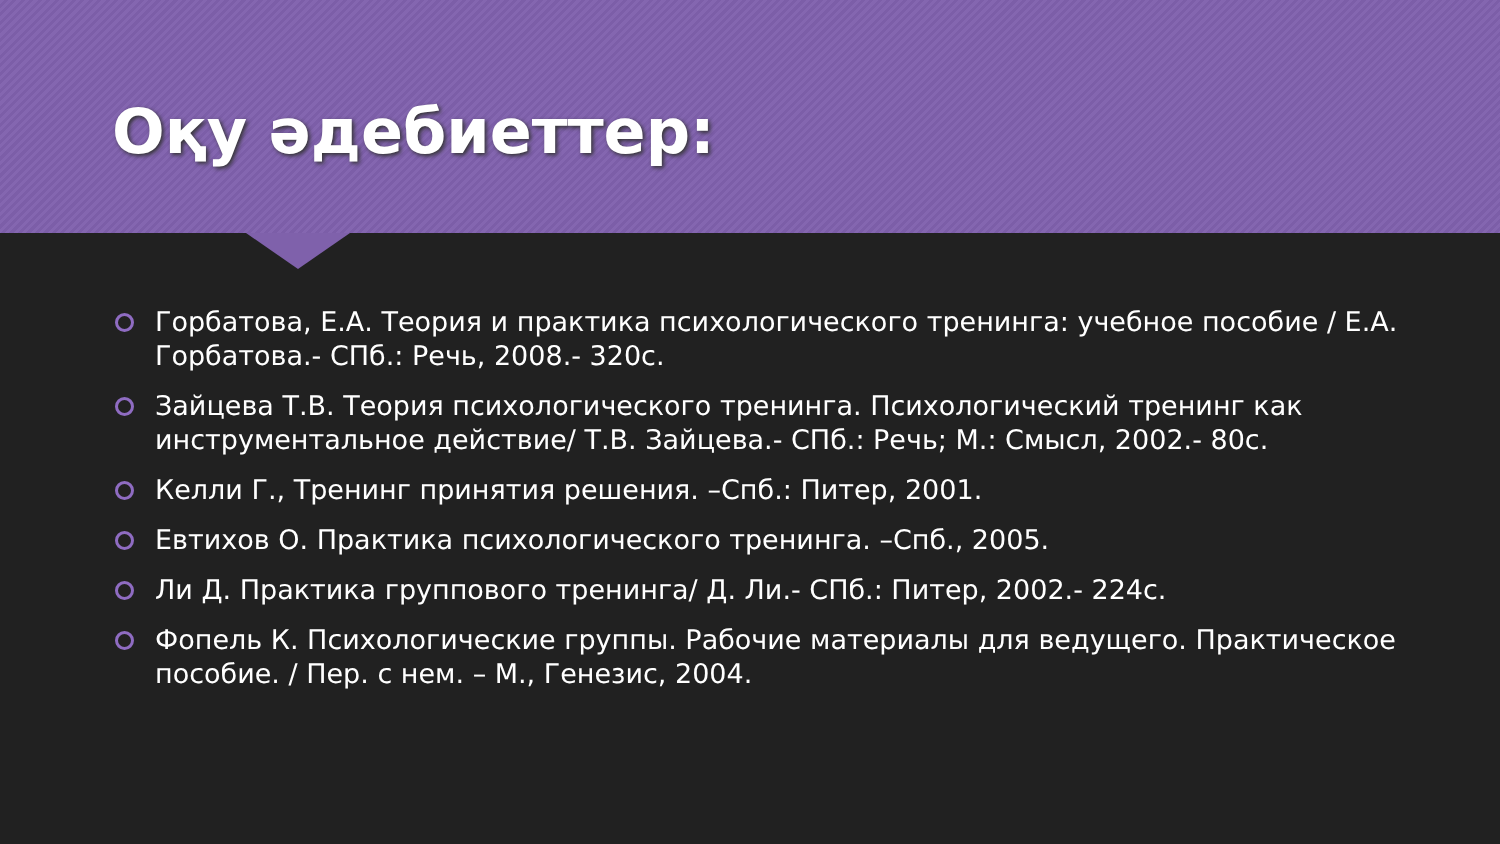Оқу әдебиеттер:
Горбатова, Е.А. Теория и практика психологического тренинга: учебное пособие / Е.А. Горбатова.- СПб.: Речь, 2008.- 320с.
Зайцева Т.В. Теория психологического тренинга. Психологический тренинг как инструментальное действие/ Т.В. Зайцева.- СПб.: Речь; М.: Смысл, 2002.- 80с.
Келли Г., Тренинг принятия решения. –Спб.: Питер, 2001.
Евтихов О. Практика психологического тренинга. –Спб., 2005.
Ли Д. Практика группового тренинга/ Д. Ли.- СПб.: Питер, 2002.- 224с.
Фопель К. Психологические группы. Рабочие материалы для ведущего. Практическое пособие. / Пер. с нем. – М., Генезис, 2004.